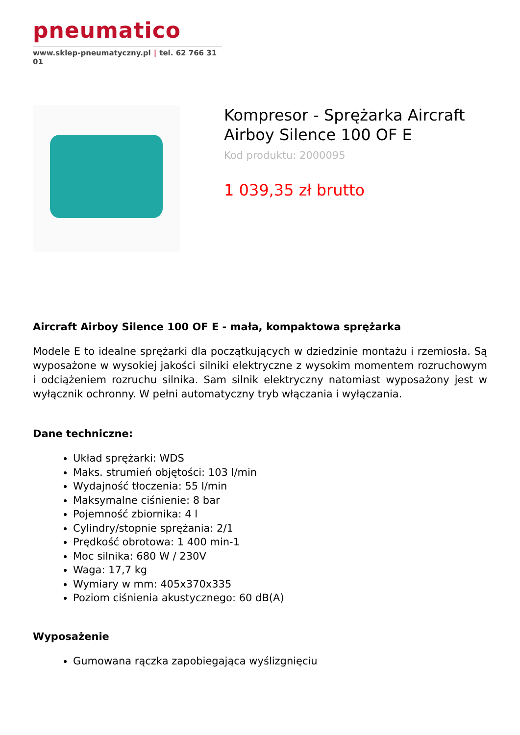pneumatico
www.sklep-pneumatyczny.pl | tel. 62 766 31 01
Kompresor - Sprężarka Aircraft Airboy Silence 100 OF E
Kod produktu: 2000095
1 039,35 zł brutto
Aircraft Airboy Silence 100 OF E - mała, kompaktowa sprężarka
Modele E to idealne sprężarki dla początkujących w dziedzinie montażu i rzemiosła. Są wyposażone w wysokiej jakości silniki elektryczne z wysokim momentem rozruchowym i odciążeniem rozruchu silnika. Sam silnik elektryczny natomiast wyposażony jest w wyłącznik ochronny. W pełni automatyczny tryb włączania i wyłączania.
Dane techniczne:
Układ sprężarki: WDS
Maks. strumień objętości: 103 l/min
Wydajność tłoczenia: 55 l/min
Maksymalne ciśnienie: 8 bar
Pojemność zbiornika: 4 l
Cylindry/stopnie sprężania: 2/1
Prędkość obrotowa: 1 400 min-1
Moc silnika: 680 W / 230V
Waga: 17,7 kg
Wymiary w mm: 405x370x335
Poziom ciśnienia akustycznego: 60 dB(A)
Wyposażenie
Gumowana rączka zapobiegająca wyślizgnięciu